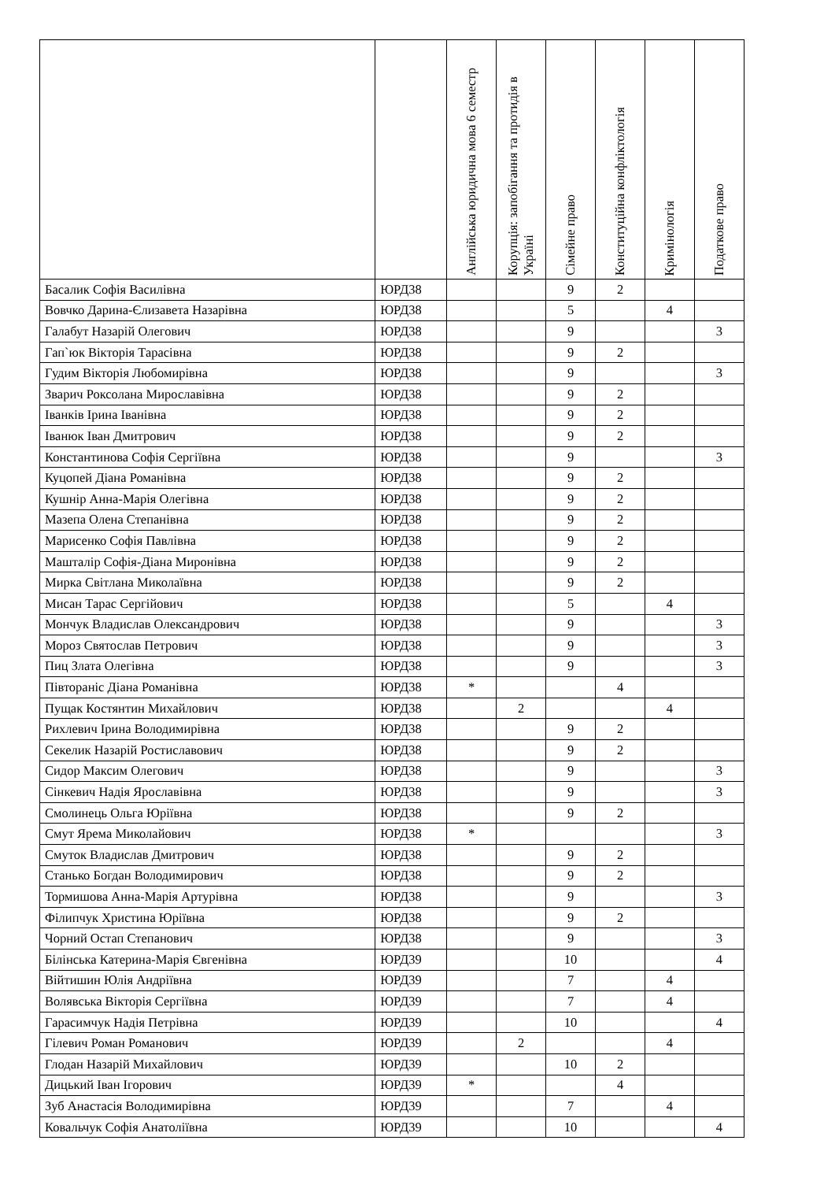| | | Англійська юридична мова 6 семестр | Корупція: запобігання та протидія в Україні | Сімейне право | Конституційна конфліктологія | Кримінологія | Податкове право |
| --- | --- | --- | --- | --- | --- | --- | --- |
| Басалик Софія Василівна | ЮРД38 | | | 9 | 2 | | |
| Вовчко Дарина-Єлизавета Назарівна | ЮРД38 | | | 5 | | 4 | |
| Галабут Назарій Олегович | ЮРД38 | | | 9 | | | 3 |
| Гап`юк Вікторія Тарасівна | ЮРД38 | | | 9 | 2 | | |
| Гудим Вікторія Любомирівна | ЮРД38 | | | 9 | | | 3 |
| Зварич Роксолана Мирославівна | ЮРД38 | | | 9 | 2 | | |
| Іванків Ірина Іванівна | ЮРД38 | | | 9 | 2 | | |
| Іванюк Іван Дмитрович | ЮРД38 | | | 9 | 2 | | |
| Константинова Софія Сергіївна | ЮРД38 | | | 9 | | | 3 |
| Куцопей Діана Романівна | ЮРД38 | | | 9 | 2 | | |
| Кушнір Анна-Марія Олегівна | ЮРД38 | | | 9 | 2 | | |
| Мазепа Олена Степанівна | ЮРД38 | | | 9 | 2 | | |
| Марисенко Софія Павлівна | ЮРД38 | | | 9 | 2 | | |
| Машталір Софія-Діана Миронівна | ЮРД38 | | | 9 | 2 | | |
| Мирка Світлана Миколаївна | ЮРД38 | | | 9 | 2 | | |
| Мисан Тарас Сергійович | ЮРД38 | | | 5 | | 4 | |
| Мончук Владислав Олександрович | ЮРД38 | | | 9 | | | 3 |
| Мороз Святослав Петрович | ЮРД38 | | | 9 | | | 3 |
| Пиц Злата Олегівна | ЮРД38 | | | 9 | | | 3 |
| Півтораніс Діана Романівна | ЮРД38 | * | | | 4 | | |
| Пущак Костянтин Михайлович | ЮРД38 | | 2 | | | 4 | |
| Рихлевич Ірина Володимирівна | ЮРД38 | | | 9 | 2 | | |
| Секелик Назарій Ростиславович | ЮРД38 | | | 9 | 2 | | |
| Сидор Максим Олегович | ЮРД38 | | | 9 | | | 3 |
| Сінкевич Надія Ярославівна | ЮРД38 | | | 9 | | | 3 |
| Смолинець Ольга Юріївна | ЮРД38 | | | 9 | 2 | | |
| Смут Ярема Миколайович | ЮРД38 | * | | | | | 3 |
| Смуток Владислав Дмитрович | ЮРД38 | | | 9 | 2 | | |
| Станько Богдан Володимирович | ЮРД38 | | | 9 | 2 | | |
| Тормишова Анна-Марія Артурівна | ЮРД38 | | | 9 | | | 3 |
| Філипчук Христина Юріївна | ЮРД38 | | | 9 | 2 | | |
| Чорний Остап Степанович | ЮРД38 | | | 9 | | | 3 |
| Білінська Катерина-Марія Євгенівна | ЮРД39 | | | 10 | | | 4 |
| Війтишин Юлія Андріївна | ЮРД39 | | | 7 | | 4 | |
| Волявська Вікторія Сергіївна | ЮРД39 | | | 7 | | 4 | |
| Гарасимчук Надія Петрівна | ЮРД39 | | | 10 | | | 4 |
| Гілевич Роман Романович | ЮРД39 | | 2 | | | 4 | |
| Глодан Назарій Михайлович | ЮРД39 | | | 10 | 2 | | |
| Дицький Іван Ігорович | ЮРД39 | * | | | 4 | | |
| Зуб Анастасія Володимирівна | ЮРД39 | | | 7 | | 4 | |
| Ковальчук Софія Анатоліївна | ЮРД39 | | | 10 | | | 4 |